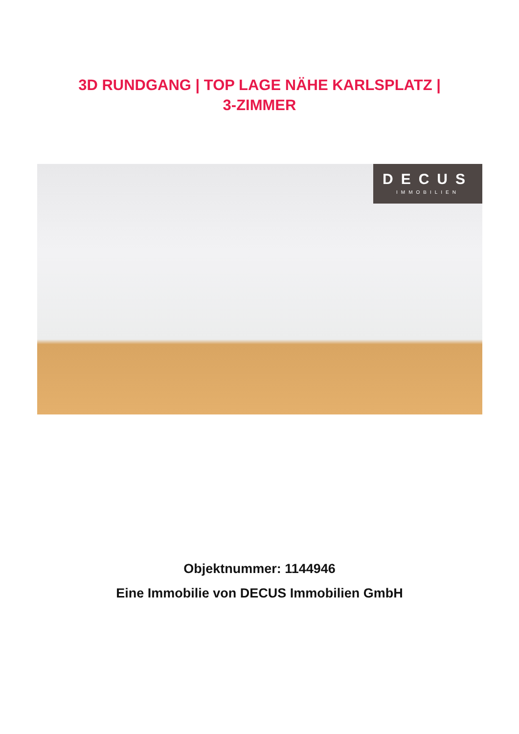3D RUNDGANG | TOP LAGE NÄHE KARLSPLATZ |
3-ZIMMER
DECUS
IMMOBILIEN
Objektnummer: 1144946
Eine Immobilie von DECUS Immobilien GmbH